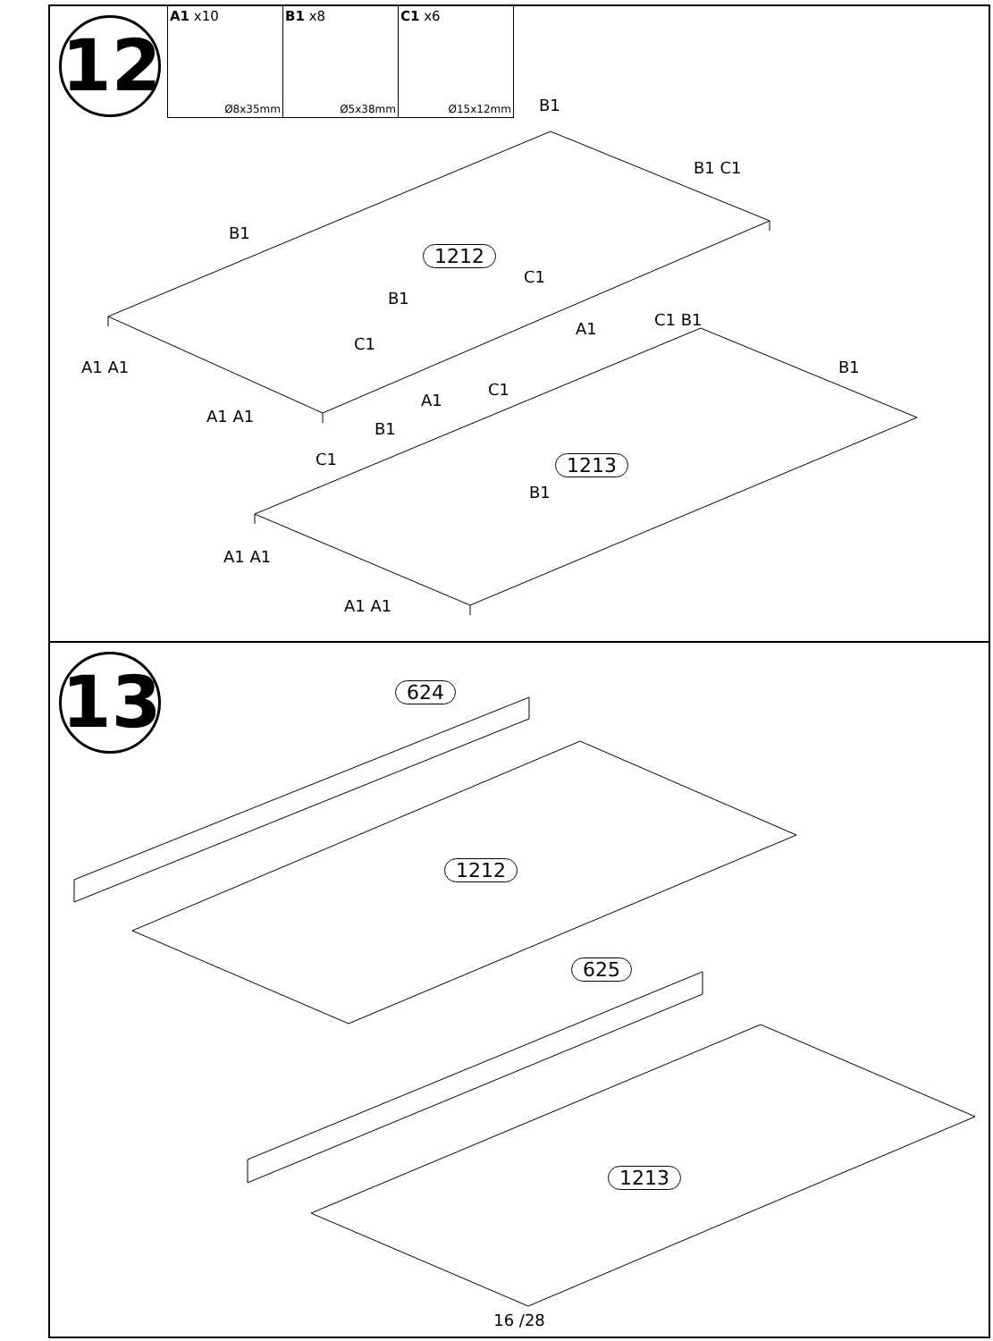12
| A1 x10 Ø8x35mm | B1 x8 Ø5x38mm | C1 x6 Ø15x12mm |
1212
1213
B1
B1 C1
B1
C1
B1
A1
C1
C1 B1
A1 A1
A1 A1
A1
C1
B1
B1
C1
B1
A1 A1
A1 A1
13 624
1212
625
1213
16 /28